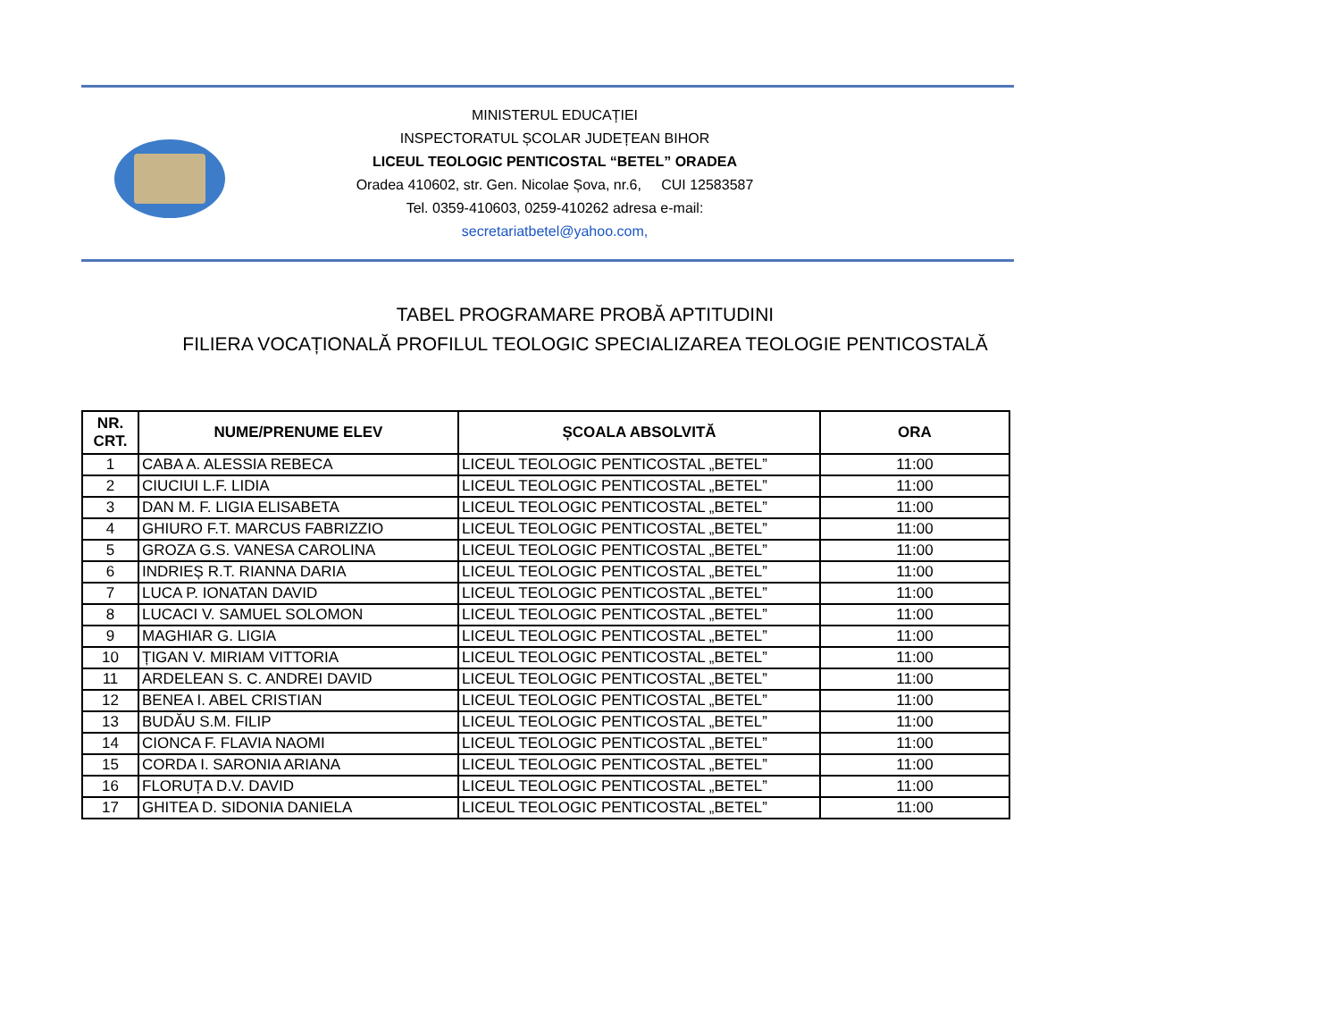MINISTERUL EDUCAȚIEI
INSPECTORATUL ȘCOLAR JUDEȚEAN BIHOR
LICEUL TEOLOGIC PENTICOSTAL “BETEL” ORADEA
Oradea 410602, str. Gen. Nicolae Șova, nr.6, CUI 12583587
Tel. 0359-410603, 0259-410262 adresa e-mail:
secretariatbetel@yahoo.com,
TABEL PROGRAMARE PROBĂ APTITUDINI
FILIERA VOCAȚIONALĂ PROFILUL TEOLOGIC SPECIALIZAREA TEOLOGIE PENTICOSTALĂ
| NR. CRT. | NUME/PRENUME ELEV | ȘCOALA ABSOLVITĂ | ORA |
| --- | --- | --- | --- |
| 1 | CABA A. ALESSIA REBECA | LICEUL TEOLOGIC PENTICOSTAL „BETEL” | 11:00 |
| 2 | CIUCIUI L.F. LIDIA | LICEUL TEOLOGIC PENTICOSTAL „BETEL” | 11:00 |
| 3 | DAN M. F. LIGIA ELISABETA | LICEUL TEOLOGIC PENTICOSTAL „BETEL” | 11:00 |
| 4 | GHIURO F.T. MARCUS FABRIZZIO | LICEUL TEOLOGIC PENTICOSTAL „BETEL” | 11:00 |
| 5 | GROZA G.S. VANESA CAROLINA | LICEUL TEOLOGIC PENTICOSTAL „BETEL” | 11:00 |
| 6 | INDRIEȘ R.T. RIANNA DARIA | LICEUL TEOLOGIC PENTICOSTAL „BETEL” | 11:00 |
| 7 | LUCA P. IONATAN DAVID | LICEUL TEOLOGIC PENTICOSTAL „BETEL” | 11:00 |
| 8 | LUCACI V. SAMUEL SOLOMON | LICEUL TEOLOGIC PENTICOSTAL „BETEL” | 11:00 |
| 9 | MAGHIAR G. LIGIA | LICEUL TEOLOGIC PENTICOSTAL „BETEL” | 11:00 |
| 10 | ȚIGAN V. MIRIAM VITTORIA | LICEUL TEOLOGIC PENTICOSTAL „BETEL” | 11:00 |
| 11 | ARDELEAN S. C. ANDREI DAVID | LICEUL TEOLOGIC PENTICOSTAL „BETEL” | 11:00 |
| 12 | BENEA I. ABEL CRISTIAN | LICEUL TEOLOGIC PENTICOSTAL „BETEL” | 11:00 |
| 13 | BUDĂU S.M. FILIP | LICEUL TEOLOGIC PENTICOSTAL „BETEL” | 11:00 |
| 14 | CIONCA F. FLAVIA NAOMI | LICEUL TEOLOGIC PENTICOSTAL „BETEL” | 11:00 |
| 15 | CORDA I. SARONIA ARIANA | LICEUL TEOLOGIC PENTICOSTAL „BETEL” | 11:00 |
| 16 | FLORUȚA D.V. DAVID | LICEUL TEOLOGIC PENTICOSTAL „BETEL” | 11:00 |
| 17 | GHITEA D. SIDONIA DANIELA | LICEUL TEOLOGIC PENTICOSTAL „BETEL” | 11:00 |